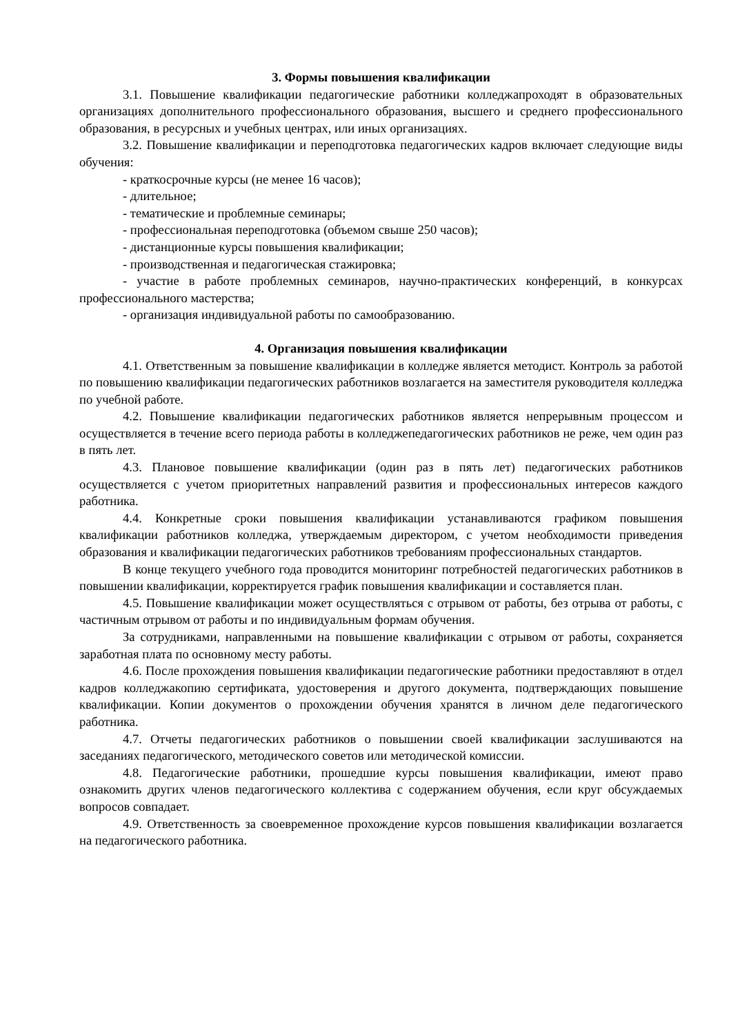3. Формы повышения квалификации
3.1. Повышение квалификации педагогические работники колледжапроходят в образовательных организациях дополнительного профессионального образования, высшего и среднего профессионального образования, в ресурсных и учебных центрах, или иных организациях.
3.2. Повышение квалификации и переподготовка педагогических кадров включает следующие виды обучения:
- краткосрочные курсы (не менее 16 часов);
- длительное;
- тематические и проблемные семинары;
- профессиональная переподготовка (объемом свыше 250 часов);
- дистанционные курсы повышения квалификации;
- производственная и педагогическая стажировка;
- участие в работе проблемных семинаров, научно-практических конференций, в конкурсах профессионального мастерства;
- организация индивидуальной работы по самообразованию.
4. Организация повышения квалификации
4.1. Ответственным за повышение квалификации в колледже является методист. Контроль за работой по повышению квалификации педагогических работников возлагается на заместителя руководителя колледжа по учебной работе.
4.2. Повышение квалификации педагогических работников является непрерывным процессом и осуществляется в течение всего периода работы в колледжепедагогических работников не реже, чем один раз в пять лет.
4.3. Плановое повышение квалификации (один раз в пять лет) педагогических работников осуществляется с учетом приоритетных направлений развития и профессиональных интересов каждого работника.
4.4. Конкретные сроки повышения квалификации устанавливаются графиком повышения квалификации работников колледжа, утверждаемым директором, с учетом необходимости приведения образования и квалификации педагогических работников требованиям профессиональных стандартов.
В конце текущего учебного года проводится мониторинг потребностей педагогических работников в повышении квалификации, корректируется график повышения квалификации и составляется план.
4.5. Повышение квалификации может осуществляться с отрывом от работы, без отрыва от работы, с частичным отрывом от работы и по индивидуальным формам обучения.
За сотрудниками, направленными на повышение квалификации с отрывом от работы, сохраняется заработная плата по основному месту работы.
4.6. После прохождения повышения квалификации педагогические работники предоставляют в отдел кадров колледжакопию сертификата, удостоверения и другого документа, подтверждающих повышение квалификации. Копии документов о прохождении обучения хранятся в личном деле педагогического работника.
4.7. Отчеты педагогических работников о повышении своей квалификации заслушиваются на заседаниях педагогического, методического советов или методической комиссии.
4.8. Педагогические работники, прошедшие курсы повышения квалификации, имеют право ознакомить других членов педагогического коллектива с содержанием обучения, если круг обсуждаемых вопросов совпадает.
4.9. Ответственность за своевременное прохождение курсов повышения квалификации возлагается на педагогического работника.